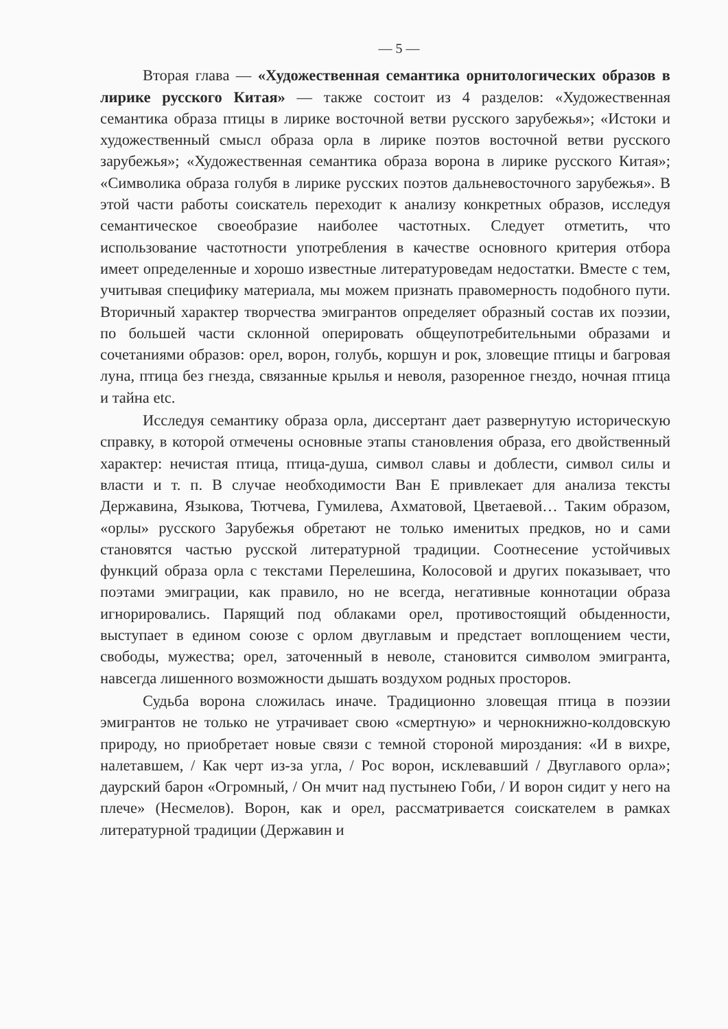— 5 —
Вторая глава — «Художественная семантика орнитологических образов в лирике русского Китая» — также состоит из 4 разделов: «Художественная семантика образа птицы в лирике восточной ветви русского зарубежья»; «Истоки и художественный смысл образа орла в лирике поэтов восточной ветви русского зарубежья»; «Художественная семантика образа ворона в лирике русского Китая»; «Символика образа голубя в лирике русских поэтов дальневосточного зарубежья». В этой части работы соискатель переходит к анализу конкретных образов, исследуя семантическое своеобразие наиболее частотных. Следует отметить, что использование частотности употребления в качестве основного критерия отбора имеет определенные и хорошо известные литературоведам недостатки. Вместе с тем, учитывая специфику материала, мы можем признать правомерность подобного пути. Вторичный характер творчества эмигрантов определяет образный состав их поэзии, по большей части склонной оперировать общеупотребительными образами и сочетаниями образов: орел, ворон, голубь, коршун и рок, зловещие птицы и багровая луна, птица без гнезда, связанные крылья и неволя, разоренное гнездо, ночная птица и тайна etc.
Исследуя семантику образа орла, диссертант дает развернутую историческую справку, в которой отмечены основные этапы становления образа, его двойственный характер: нечистая птица, птица-душа, символ славы и доблести, символ силы и власти и т. п. В случае необходимости Ван Е привлекает для анализа тексты Державина, Языкова, Тютчева, Гумилева, Ахматовой, Цветаевой… Таким образом, «орлы» русского Зарубежья обретают не только именитых предков, но и сами становятся частью русской литературной традиции. Соотнесение устойчивых функций образа орла с текстами Перелешина, Колосовой и других показывает, что поэтами эмиграции, как правило, но не всегда, негативные коннотации образа игнорировались. Парящий под облаками орел, противостоящий обыденности, выступает в едином союзе с орлом двуглавым и предстает воплощением чести, свободы, мужества; орел, заточенный в неволе, становится символом эмигранта, навсегда лишенного возможности дышать воздухом родных просторов.
Судьба ворона сложилась иначе. Традиционно зловещая птица в поэзии эмигрантов не только не утрачивает свою «смертную» и чернокнижно-колдовскую природу, но приобретает новые связи с темной стороной мироздания: «И в вихре, налетавшем, / Как черт из-за угла, / Рос ворон, исклевавший / Двуглавого орла»; даурский барон «Огромный, / Он мчит над пустынею Гоби, / И ворон сидит у него на плече» (Несмелов). Ворон, как и орел, рассматривается соискателем в рамках литературной традиции (Державин и